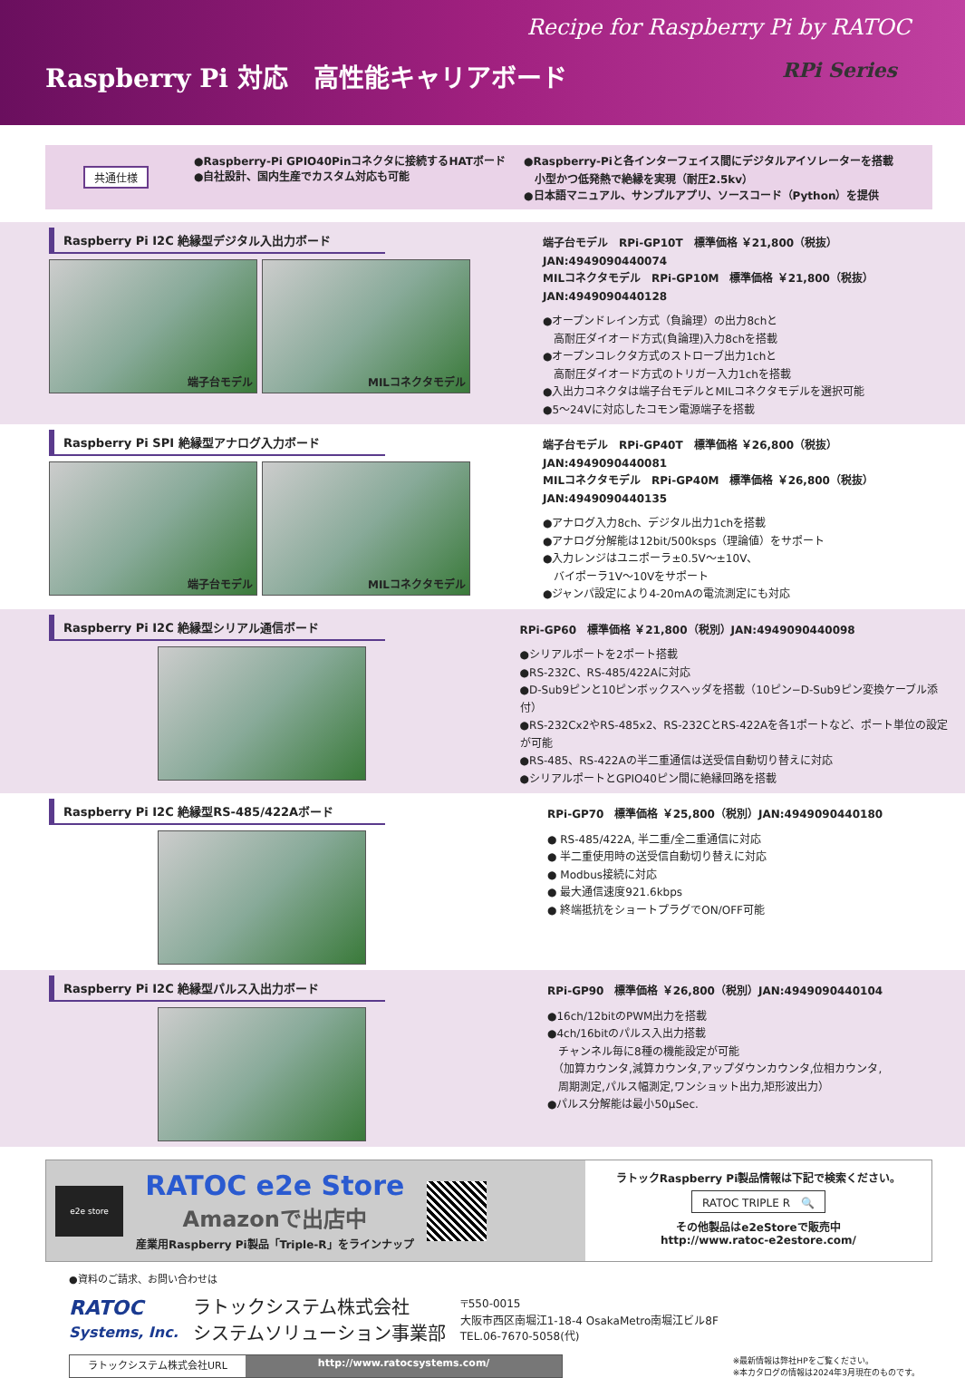Recipe for Raspberry Pi by RATOC
Raspberry Pi 対応　高性能キャリアボード RPi Series
共通仕様 ●Raspberry-Pi GPIO40Pinコネクタに接続するHATボード
●自社設計、国内生産でカスタム対応も可能
●Raspberry-Piと各インターフェイス間にデジタルアイソレーターを搭載
　小型かつ低発熱で絶縁を実現（耐圧2.5kv）
●日本語マニュアル、サンプルアプリ、ソースコード（Python）を提供
Raspberry Pi I2C 絶縁型デジタル入出力ボード
端子台モデル MILコネクタモデル
端子台モデル　RPi-GP10T　標準価格 ￥21,800（税抜）JAN:4949090440074
MILコネクタモデル　RPi-GP10M　標準価格 ￥21,800（税抜）JAN:4949090440128
●オープンドレイン方式（負論理）の出力8chと
　高耐圧ダイオード方式(負論理)入力8chを搭載
●オープンコレクタ方式のストローブ出力1chと
　高耐圧ダイオード方式のトリガー入力1chを搭載
●入出力コネクタは端子台モデルとMILコネクタモデルを選択可能
●5～24Vに対応したコモン電源端子を搭載
Raspberry Pi SPI 絶縁型アナログ入力ボード
端子台モデル MILコネクタモデル
端子台モデル　RPi-GP40T　標準価格 ￥26,800（税抜）JAN:4949090440081
MILコネクタモデル　RPi-GP40M　標準価格 ￥26,800（税抜）JAN:4949090440135
●アナログ入力8ch、デジタル出力1chを搭載
●アナログ分解能は12bit/500ksps（理論値）をサポート
●入力レンジはユニポーラ±0.5V～±10V、
　バイポーラ1V～10Vをサポート
●ジャンパ設定により4-20mAの電流測定にも対応
Raspberry Pi I2C 絶縁型シリアル通信ボード
RPi-GP60　標準価格 ￥21,800（税別）JAN:4949090440098
●シリアルポートを2ポート搭載
●RS-232C、RS-485/422Aに対応
●D-Sub9ピンと10ピンボックスヘッダを搭載（10ピン−D-Sub9ピン変換ケーブル添付）
●RS-232Cx2やRS-485x2、RS-232CとRS-422Aを各1ポートなど、ポート単位の設定が可能
●RS-485、RS-422Aの半二重通信は送受信自動切り替えに対応
●シリアルポートとGPIO40ピン間に絶縁回路を搭載
Raspberry Pi I2C 絶縁型RS-485/422Aボード
RPi-GP70　標準価格 ￥25,800（税別）JAN:4949090440180
● RS-485/422A, 半二重/全二重通信に対応
● 半二重使用時の送受信自動切り替えに対応
● Modbus接続に対応
● 最大通信速度921.6kbps
● 終端抵抗をショートプラグでON/OFF可能
Raspberry Pi I2C 絶縁型パルス入出力ボード
RPi-GP90　標準価格 ￥26,800（税別）JAN:4949090440104
●16ch/12bitのPWM出力を搭載
●4ch/16bitのパルス入出力搭載
　チャンネル毎に8種の機能設定が可能
　（加算カウンタ,減算カウンタ,アップダウンカウンタ,位相カウンタ,
　周期測定,パルス幅測定,ワンショット出力,矩形波出力）
●パルス分解能は最小50μSec.
e2e store
RATOC e2e Store
Amazonで出店中
産業用Raspberry Pi製品「Triple-R」をラインナップ
ラトックRaspberry Pi製品情報は下記で検索ください。
RATOC TRIPLE R　🔍
その他製品はe2eStoreで販売中
http://www.ratoc-e2estore.com/
●資料のご請求、お問い合わせは
RATOC
Systems, Inc.
ラトックシステム株式会社
システムソリューション事業部
〒550-0015
大阪市西区南堀江1-18-4 OsakaMetro南堀江ビル8F
TEL.06-7670-5058(代)
ラトックシステム株式会社URL http://www.ratocsystems.com/
※最新情報は弊社HPをご覧ください。
※本カタログの情報は2024年3月現在のものです。